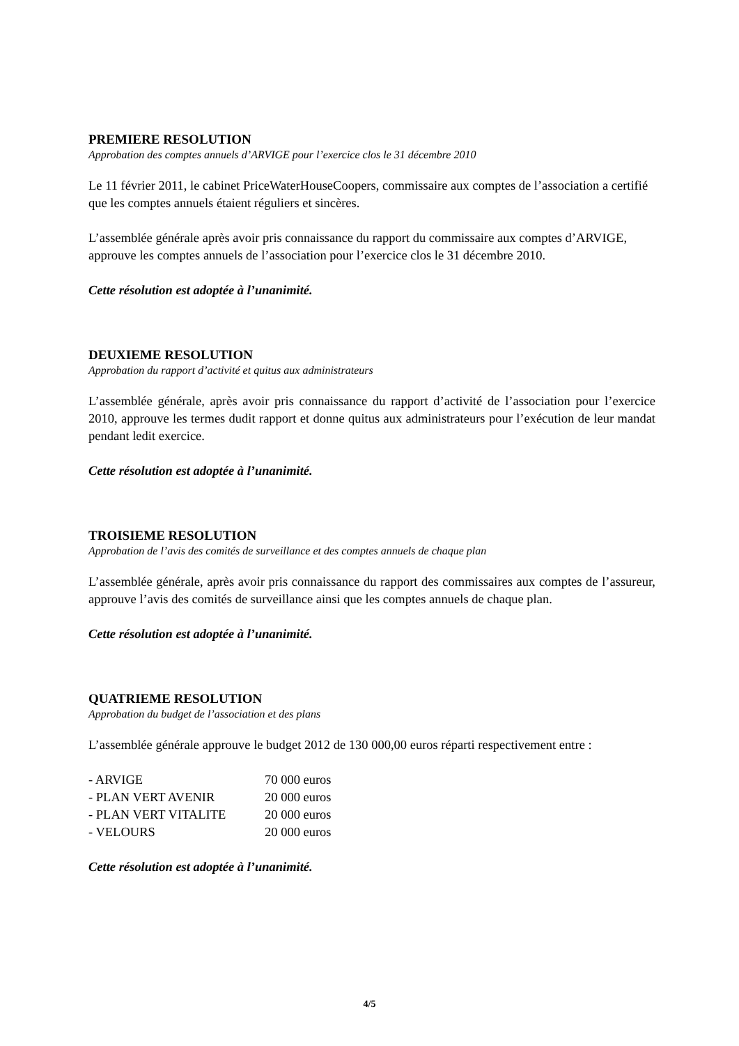PREMIERE RESOLUTION
Approbation des comptes annuels d’ARVIGE pour l’exercice clos le 31 décembre 2010
Le 11 février 2011, le cabinet PriceWaterHouseCoopers, commissaire aux comptes de l’association a certifié que les comptes annuels étaient réguliers et sincères.
L’assemblée générale après avoir pris connaissance du rapport du commissaire aux comptes d’ARVIGE, approuve les comptes annuels de l’association pour l’exercice clos le 31 décembre 2010.
Cette résolution est adoptée à l’unanimité.
DEUXIEME RESOLUTION
Approbation du rapport d’activité et quitus aux administrateurs
L’assemblée générale, après avoir pris connaissance du rapport d’activité de l’association pour l’exercice 2010, approuve les termes dudit rapport et donne quitus aux administrateurs pour l’exécution de leur mandat pendant ledit exercice.
Cette résolution est adoptée à l’unanimité.
TROISIEME RESOLUTION
Approbation de l’avis des comités de surveillance et des comptes annuels de chaque plan
L’assemblée générale, après avoir pris connaissance du rapport des commissaires aux comptes de l’assureur, approuve l’avis des comités de surveillance ainsi que les comptes annuels de chaque plan.
Cette résolution est adoptée à l’unanimité.
QUATRIEME RESOLUTION
Approbation du budget de l’association et des plans
L’assemblée générale approuve le budget 2012 de 130 000,00 euros réparti respectivement entre :
| - ARVIGE | 70 000 euros |
| - PLAN VERT AVENIR | 20 000 euros |
| - PLAN VERT VITALITE | 20 000 euros |
| - VELOURS | 20 000 euros |
Cette résolution est adoptée à l’unanimité.
4/5